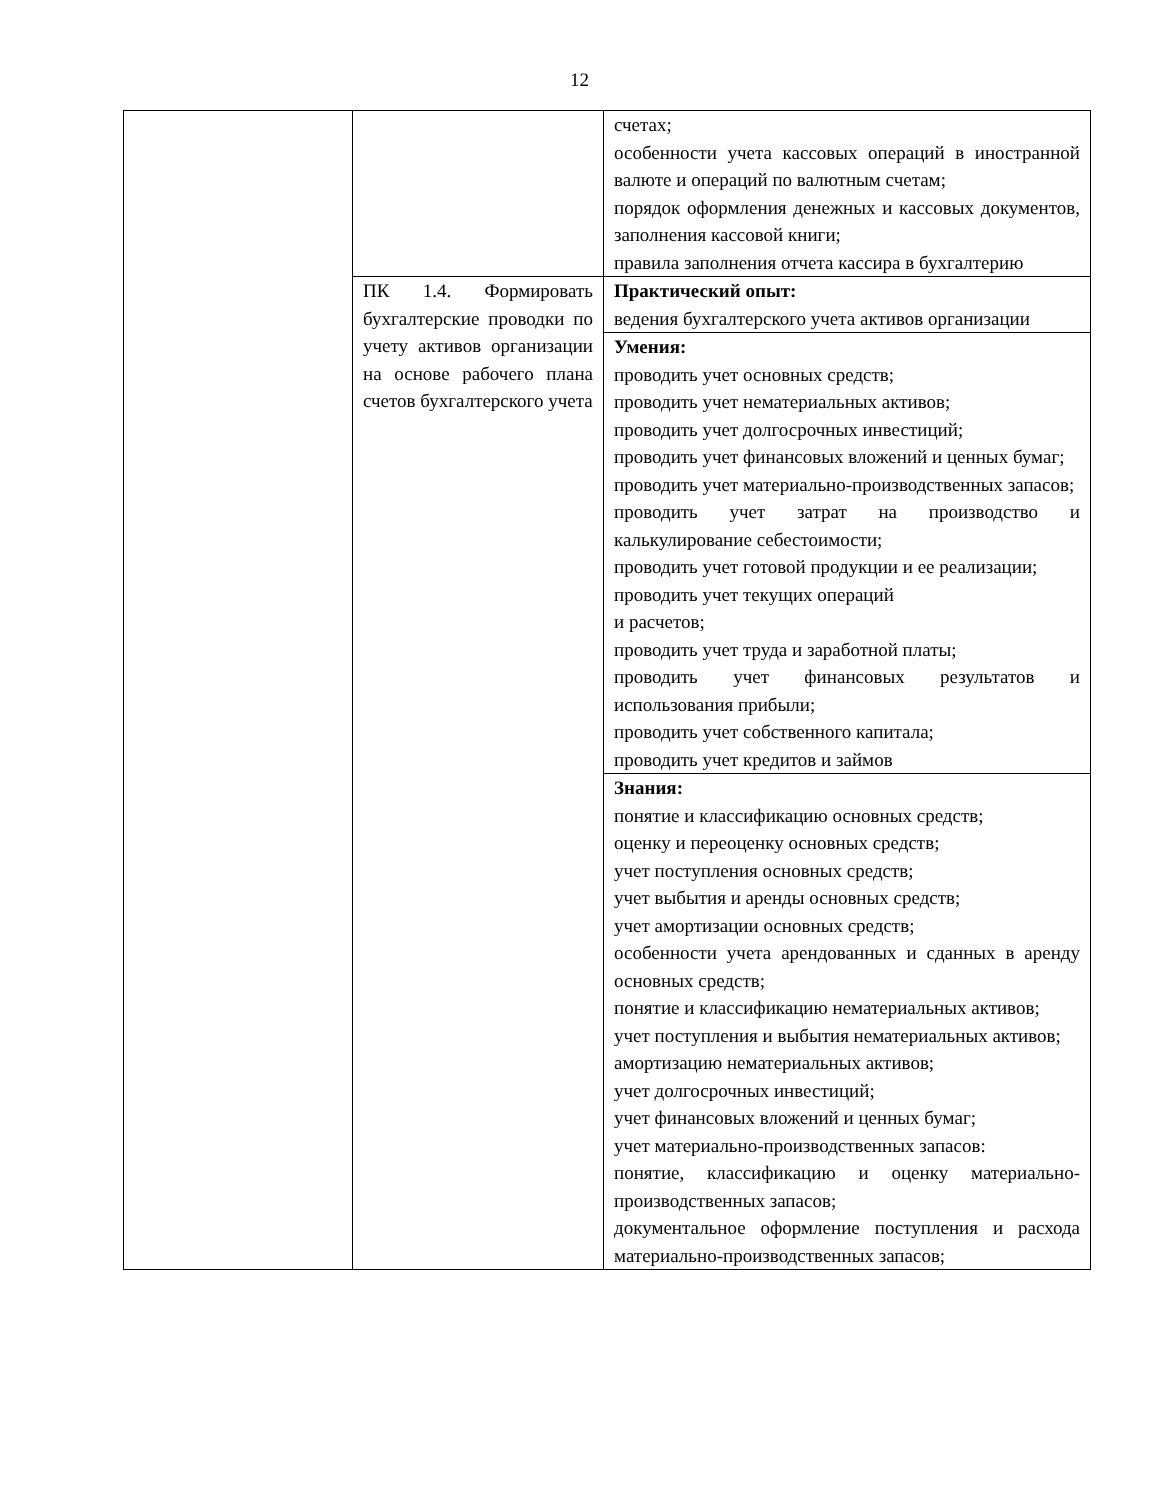12
| | | счетах; особенности учета кассовых операций в иностранной валюте и операций по валютным счетам; порядок оформления денежных и кассовых документов, заполнения кассовой книги; правила заполнения отчета кассира в бухгалтерию |
| | ПК 1.4. Формировать бухгалтерские проводки по учету активов организации на основе рабочего плана счетов бухгалтерского учета | Практический опыт: ведения бухгалтерского учета активов организации |
| | | Умения: проводить учет основных средств; проводить учет нематериальных активов; проводить учет долгосрочных инвестиций; проводить учет финансовых вложений и ценных бумаг; проводить учет материально-производственных запасов; проводить учет затрат на производство и калькулирование себестоимости; проводить учет готовой продукции и ее реализации; проводить учет текущих операций и расчетов; проводить учет труда и заработной платы; проводить учет финансовых результатов и использования прибыли; проводить учет собственного капитала; проводить учет кредитов и займов |
| | | Знания: понятие и классификацию основных средств; оценку и переоценку основных средств; учет поступления основных средств; учет выбытия и аренды основных средств; учет амортизации основных средств; особенности учета арендованных и сданных в аренду основных средств; понятие и классификацию нематериальных активов; учет поступления и выбытия нематериальных активов; амортизацию нематериальных активов; учет долгосрочных инвестиций; учет финансовых вложений и ценных бумаг; учет материально-производственных запасов: понятие, классификацию и оценку материально-производственных запасов; документальное оформление поступления и расхода материально-производственных запасов; |